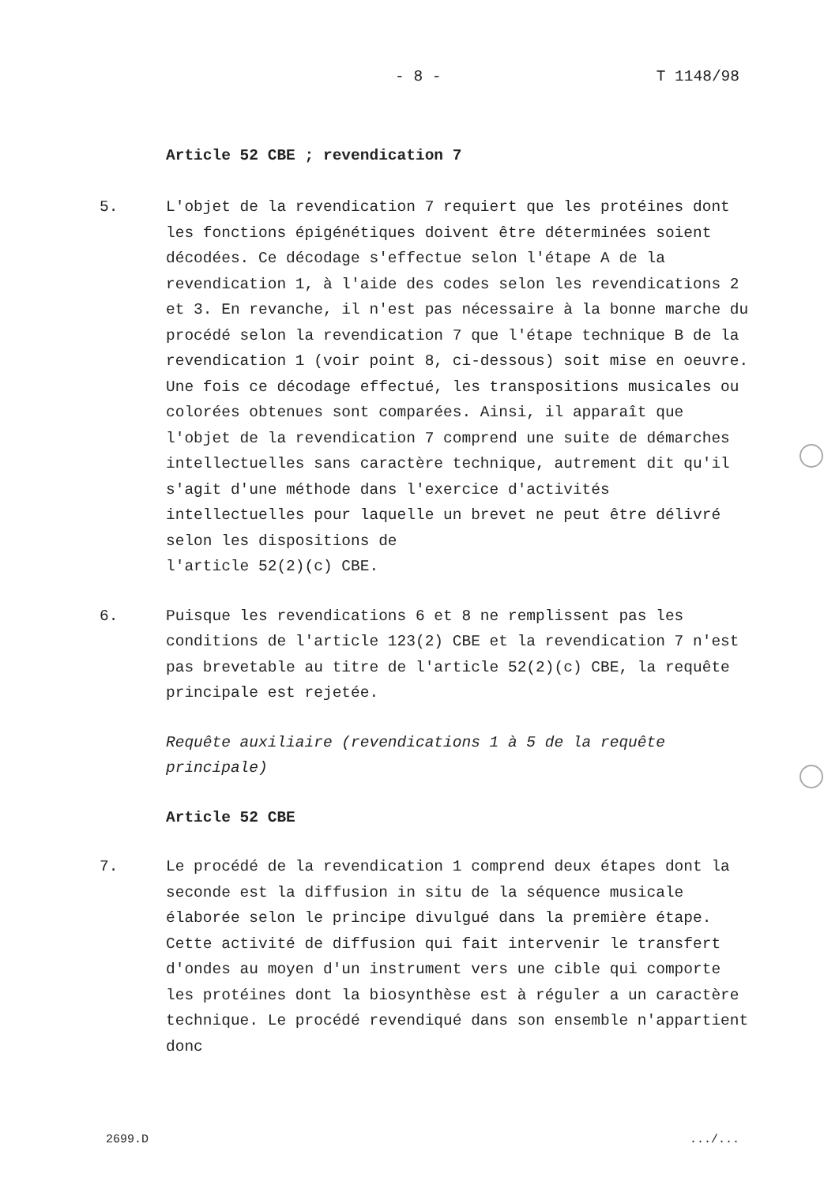- 8 - T 1148/98
Article 52 CBE ; revendication 7
5. L'objet de la revendication 7 requiert que les protéines dont les fonctions épigénétiques doivent être déterminées soient décodées. Ce décodage s'effectue selon l'étape A de la revendication 1, à l'aide des codes selon les revendications 2 et 3. En revanche, il n'est pas nécessaire à la bonne marche du procédé selon la revendication 7 que l'étape technique B de la revendication 1 (voir point 8, ci-dessous) soit mise en oeuvre. Une fois ce décodage effectué, les transpositions musicales ou colorées obtenues sont comparées. Ainsi, il apparaît que l'objet de la revendication 7 comprend une suite de démarches intellectuelles sans caractère technique, autrement dit qu'il s'agit d'une méthode dans l'exercice d'activités intellectuelles pour laquelle un brevet ne peut être délivré selon les dispositions de
l'article 52(2)(c) CBE.
6. Puisque les revendications 6 et 8 ne remplissent pas les conditions de l'article 123(2) CBE et la revendication 7 n'est pas brevetable au titre de l'article 52(2)(c) CBE, la requête principale est rejetée.
Requête auxiliaire (revendications 1 à 5 de la requête principale)
Article 52 CBE
7. Le procédé de la revendication 1 comprend deux étapes dont la seconde est la diffusion in situ de la séquence musicale élaborée selon le principe divulgué dans la première étape. Cette activité de diffusion qui fait intervenir le transfert d'ondes au moyen d'un instrument vers une cible qui comporte les protéines dont la biosynthèse est à réguler a un caractère technique. Le procédé revendiqué dans son ensemble n'appartient donc
2699.D.../...